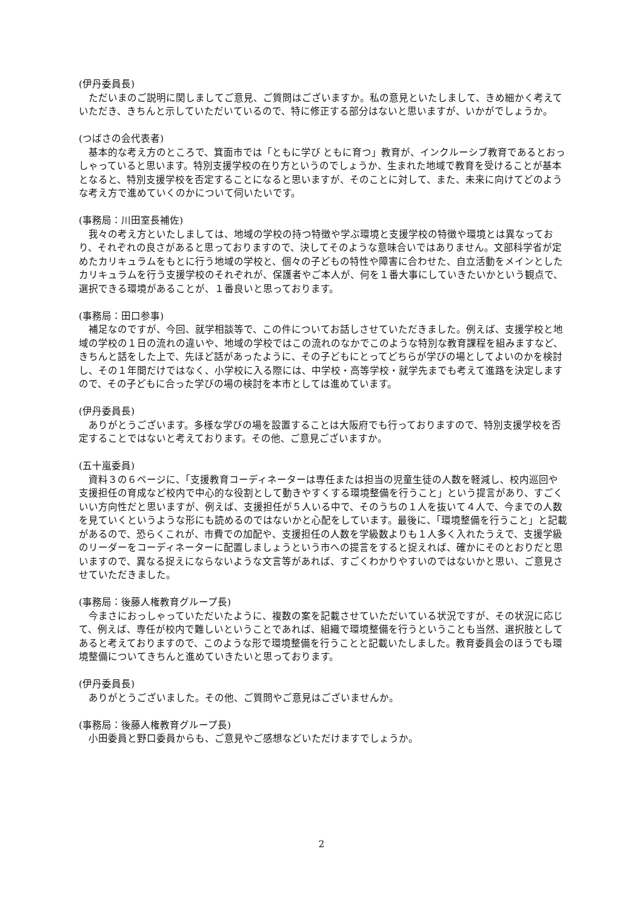(伊丹委員長)
ただいまのご説明に関しましてご意見、ご質問はございますか。私の意見といたしまして、きめ細かく考えていただき、きちんと示していただいているので、特に修正する部分はないと思いますが、いかがでしょうか。
(つばさの会代表者)
基本的な考え方のところで、箕面市では「ともに学び ともに育つ」教育が、インクルーシブ教育であるとおっしゃっていると思います。特別支援学校の在り方というのでしょうか、生まれた地域で教育を受けることが基本となると、特別支援学校を否定することになると思いますが、そのことに対して、また、未来に向けてどのような考え方で進めていくのかについて伺いたいです。
(事務局：川田室長補佐)
我々の考え方といたしましては、地域の学校の持つ特徴や学ぶ環境と支援学校の特徴や環境とは異なっており、それぞれの良さがあると思っておりますので、決してそのような意味合いではありません。文部科学省が定めたカリキュラムをもとに行う地域の学校と、個々の子どもの特性や障害に合わせた、自立活動をメインとしたカリキュラムを行う支援学校のそれぞれが、保護者やご本人が、何を１番大事にしていきたいかという観点で、選択できる環境があることが、１番良いと思っております。
(事務局：田口参事)
補足なのですが、今回、就学相談等で、この件についてお話しさせていただきました。例えば、支援学校と地域の学校の１日の流れの違いや、地域の学校ではこの流れのなかでこのような特別な教育課程を組みますなど、きちんと話をした上で、先ほど話があったように、その子どもにとってどちらが学びの場としてよいのかを検討し、その１年間だけではなく、小学校に入る際には、中学校・高等学校・就学先までも考えて進路を決定しますので、その子どもに合った学びの場の検討を本市としては進めています。
(伊丹委員長)
ありがとうございます。多様な学びの場を設置することは大阪府でも行っておりますので、特別支援学校を否定することではないと考えております。その他、ご意見ございますか。
(五十嵐委員)
資料３の６ページに、「支援教育コーディネーターは専任または担当の児童生徒の人数を軽減し、校内巡回や支援担任の育成など校内で中心的な役割として動きやすくする環境整備を行うこと」という提言があり、すごくいい方向性だと思いますが、例えば、支援担任が５人いる中で、そのうちの１人を抜いて４人で、今までの人数を見ていくというような形にも読めるのではないかと心配をしています。最後に、「環境整備を行うこと」と記載があるので、恐らくこれが、市費での加配や、支援担任の人数を学級数よりも１人多く入れたうえで、支援学級のリーダーをコーディネーターに配置しましょうという市への提言をすると捉えれば、確かにそのとおりだと思いますので、異なる捉えにならないような文言等があれば、すごくわかりやすいのではないかと思い、ご意見させていただきました。
(事務局：後藤人権教育グループ長)
今まさにおっしゃっていただいたように、複数の案を記載させていただいている状況ですが、その状況に応じて、例えば、専任が校内で難しいということであれば、組織で環境整備を行うということも当然、選択肢としてあると考えておりますので、このような形で環境整備を行うことと記載いたしました。教育委員会のほうでも環境整備についてきちんと進めていきたいと思っております。
(伊丹委員長)
ありがとうございました。その他、ご質問やご意見はございませんか。
(事務局：後藤人権教育グループ長)
小田委員と野口委員からも、ご意見やご感想などいただけますでしょうか。
2